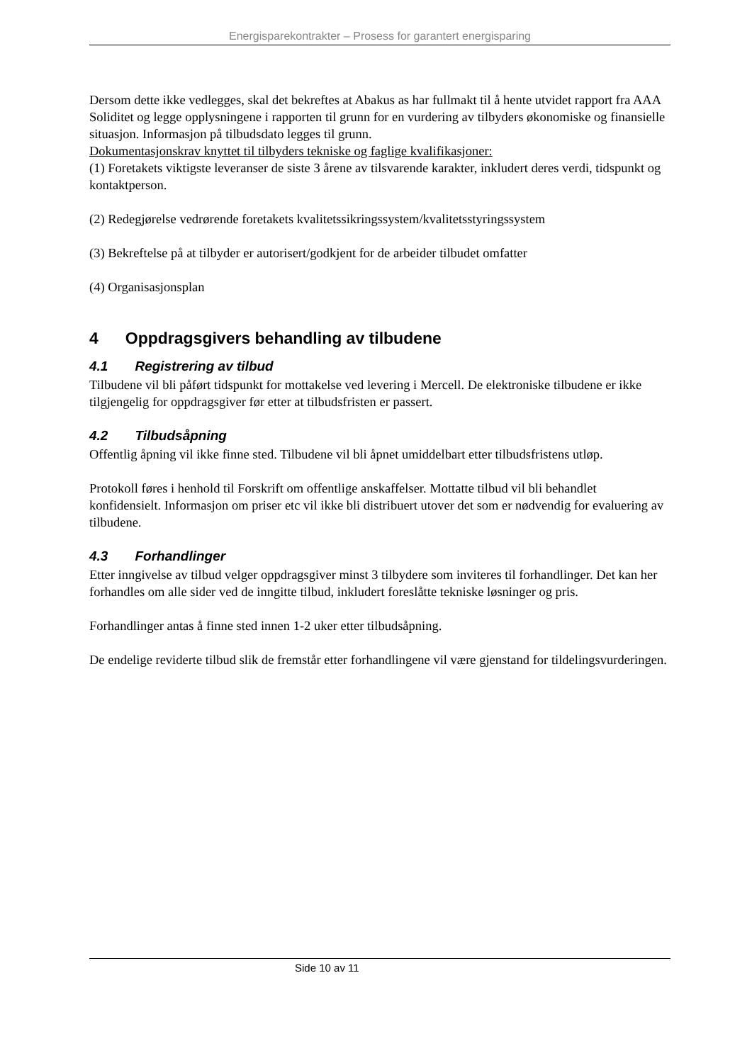Energisparekontrakter – Prosess for garantert energisparing
Dersom dette ikke vedlegges, skal det bekreftes at Abakus as har fullmakt til å hente utvidet rapport fra AAA Soliditet og legge opplysningene i rapporten til grunn for en vurdering av tilbyders økonomiske og finansielle situasjon. Informasjon på tilbudsdato legges til grunn.
Dokumentasjonskrav knyttet til tilbyders tekniske og faglige kvalifikasjoner:
(1) Foretakets viktigste leveranser de siste 3 årene av tilsvarende karakter, inkludert deres verdi, tidspunkt og kontaktperson.
(2) Redegjørelse vedrørende foretakets kvalitetssikringssystem/kvalitetsstyringssystem
(3) Bekreftelse på at tilbyder er autorisert/godkjent for de arbeider tilbudet omfatter
(4) Organisasjonsplan
4 Oppdragsgivers behandling av tilbudene
4.1 Registrering av tilbud
Tilbudene vil bli påført tidspunkt for mottakelse ved levering i Mercell. De elektroniske tilbudene er ikke tilgjengelig for oppdragsgiver før etter at tilbudsfristen er passert.
4.2 Tilbudsåpning
Offentlig åpning vil ikke finne sted. Tilbudene vil bli åpnet umiddelbart etter tilbudsfristens utløp.
Protokoll føres i henhold til Forskrift om offentlige anskaffelser. Mottatte tilbud vil bli behandlet konfidensielt. Informasjon om priser etc vil ikke bli distribuert utover det som er nødvendig for evaluering av tilbudene.
4.3 Forhandlinger
Etter inngivelse av tilbud velger oppdragsgiver minst 3 tilbydere som inviteres til forhandlinger. Det kan her forhandles om alle sider ved de inngitte tilbud, inkludert foreslåtte tekniske løsninger og pris.
Forhandlinger antas å finne sted innen 1-2 uker etter tilbudsåpning.
De endelige reviderte tilbud slik de fremstår etter forhandlingene vil være gjenstand for tildelingsvurderingen.
Side 10 av 11